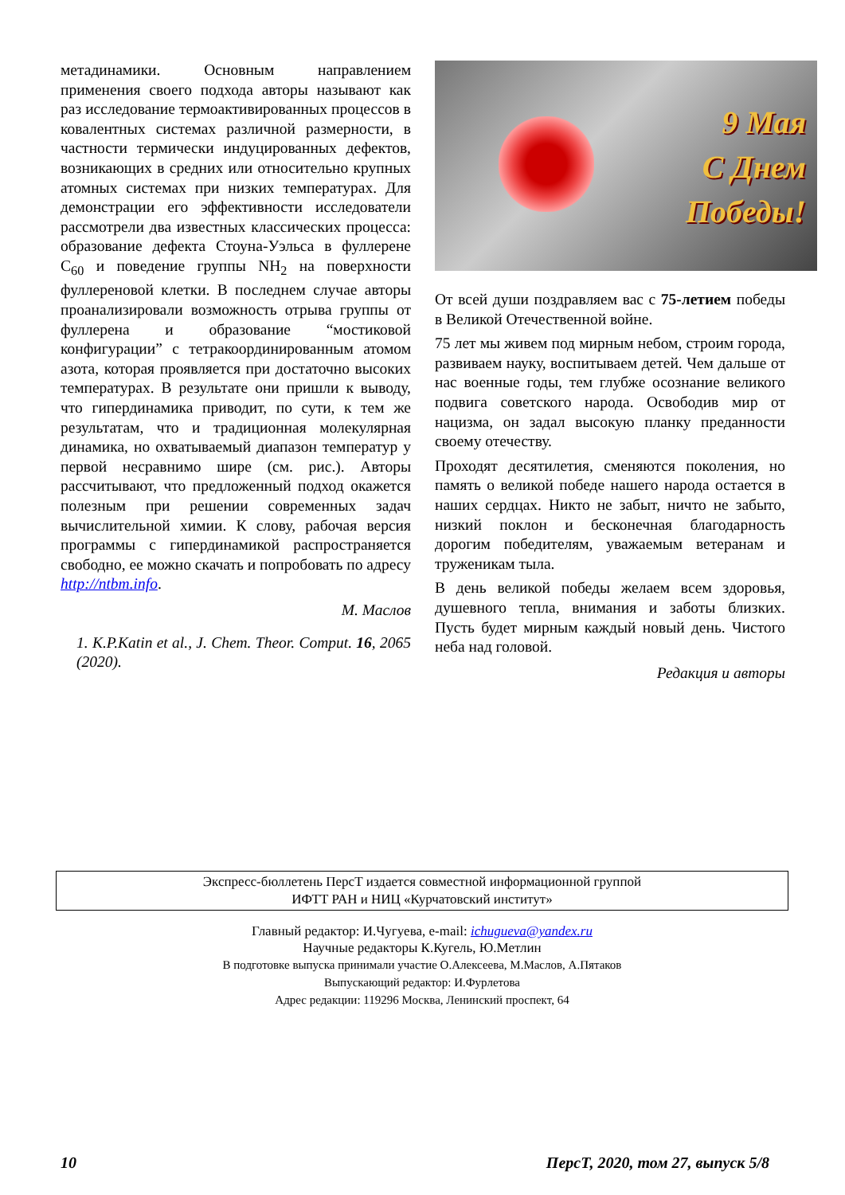метадинамики. Основным направлением применения своего подхода авторы называют как раз исследование термоактивированных процессов в ковалентных системах различной размерности, в частности термически индуцированных дефектов, возникающих в средних или относительно крупных атомных системах при низких температурах. Для демонстрации его эффективности исследователи рассмотрели два известных классических процесса: образование дефекта Стоуна-Уэльса в фуллерене С<sub>60</sub> и поведение группы NH<sub>2</sub> на поверхности фуллереновой клетки. В последнем случае авторы проанализировали возможность отрыва группы от фуллерена и образование “мостиковой конфигурации” с тетракоординированным атомом азота, которая проявляется при достаточно высоких температурах. В результате они пришли к выводу, что гипердинамика приводит, по сути, к тем же результатам, что и традиционная молекулярная динамика, но охватываемый диапазон температур у первой несравнимо шире (см. рис.). Авторы рассчитывают, что предложенный подход окажется полезным при решении современных задач вычислительной химии. К слову, рабочая версия программы с гипердинамикой распространяется свободно, ее можно скачать и попробовать по адресу http://ntbm.info.
М. Маслов
1. K.P.Katin et al., J. Chem. Theor. Comput. 16, 2065 (2020).
9 Мая
С Днем
Победы!
От всей души поздравляем вас с 75-летием победы в Великой Отечественной войне.
75 лет мы живем под мирным небом, строим города, развиваем науку, воспитываем детей. Чем дальше от нас военные годы, тем глубже осознание великого подвига советского народа. Освободив мир от нацизма, он задал высокую планку преданности своему отечеству.
Проходят десятилетия, сменяются поколения, но память о великой победе нашего народа остается в наших сердцах. Никто не забыт, ничто не забыто, низкий поклон и бесконечная благодарность дорогим победителям, уважаемым ветеранам и труженикам тыла.
В день великой победы желаем всем здоровья, душевного тепла, внимания и заботы близких. Пусть будет мирным каждый новый день. Чистого неба над головой.
Редакция и авторы
Экспресс-бюллетень ПерсТ издается совместной информационной группой
ИФТТ РАН и НИЦ «Курчатовский институт»
Главный редактор: И.Чугуева, e-mail: ichugueva@yandex.ru
Научные редакторы К.Кугель, Ю.Метлин
В подготовке выпуска принимали участие О.Алексеева, М.Маслов, А.Пятаков
Выпускающий редактор: И.Фурлетова
Адрес редакции: 119296 Москва, Ленинский проспект, 64
10 ПерсТ, 2020, том 27, выпуск 5/8